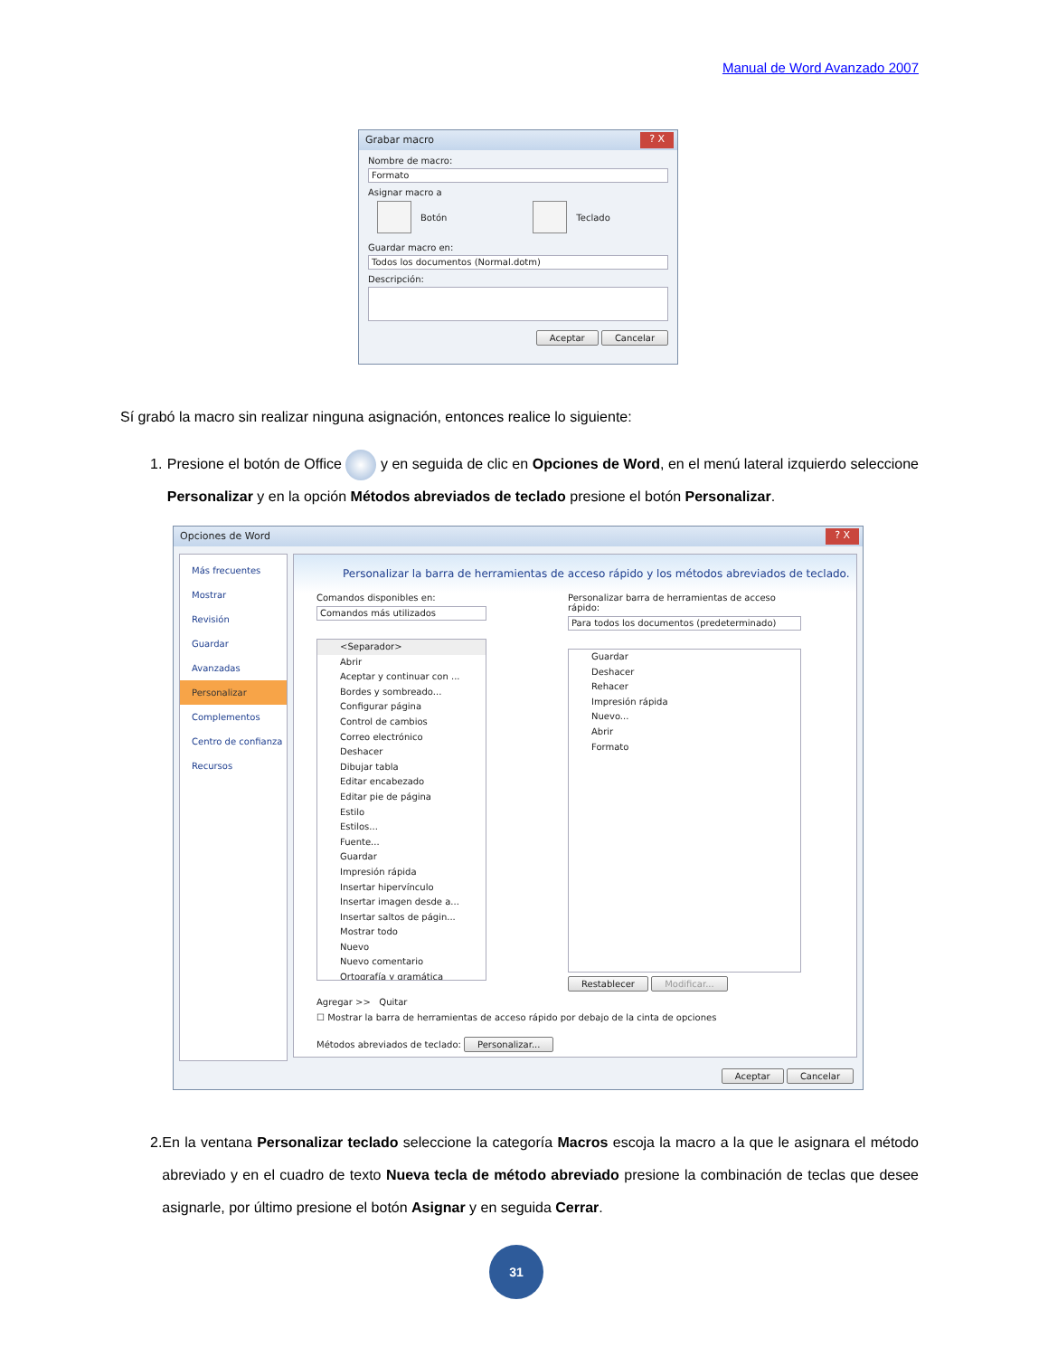Manual de Word Avanzado 2007
Grabar macro ? X
Nombre de macro:
Formato
Asignar macro a
Botón Teclado
Guardar macro en:
Todos los documentos (Normal.dotm)
Descripción:
Aceptar Cancelar
Sí grabó la macro sin realizar ninguna asignación, entonces realice lo siguiente:
1. Presione el botón de Office y en seguida de clic en Opciones de Word, en el menú lateral izquierdo seleccione Personalizar y en la opción Métodos abreviados de teclado presione el botón Personalizar.
Opciones de Word ? X
Más frecuentes
Mostrar
Revisión
Guardar
Avanzadas
Personalizar
Complementos
Centro de confianza
Recursos
Personalizar la barra de herramientas de acceso rápido y los métodos abreviados de teclado.
Comandos disponibles en:
Comandos más utilizados
<Separador>
Abrir
Aceptar y continuar con ...
Bordes y sombreado...
Configurar página
Control de cambios
Correo electrónico
Deshacer
Dibujar tabla
Editar encabezado
Editar pie de página
Estilo
Estilos...
Fuente...
Guardar
Impresión rápida
Insertar hipervínculo
Insertar imagen desde a...
Insertar saltos de págin...
Mostrar todo
Nuevo
Nuevo comentario
Ortografía y gramática
Personalizar barra de herramientas de acceso rápido:
Para todos los documentos (predeterminado)
Guardar
Deshacer
Rehacer
Impresión rápida
Nuevo...
Abrir
Formato
Restablecer Modificar...
Agregar >> Quitar
☐ Mostrar la barra de herramientas de acceso rápido por debajo de la cinta de opciones
Métodos abreviados de teclado: Personalizar...
Aceptar Cancelar
2. En la ventana Personalizar teclado seleccione la categoría Macros escoja la macro a la que le asignara el método abreviado y en el cuadro de texto Nueva tecla de método abreviado presione la combinación de teclas que desee asignarle, por último presione el botón Asignar y en seguida Cerrar.
31